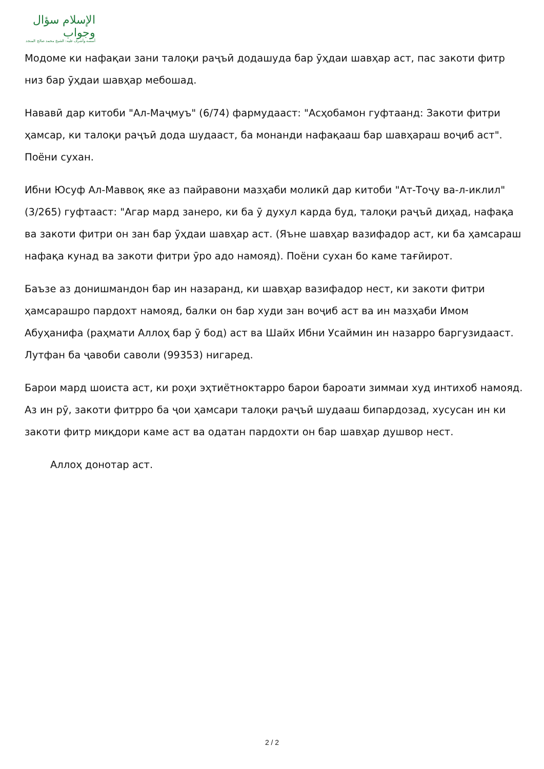الإسلام سؤال وجواب
أسسه وأشرف عليه: الشيخ محمد صالح المنجد
Модоме ки нафақаи зани талоқи раҷъӣ додашуда бар ӯҳдаи шавҳар аст, пас закоти фитр низ бар ӯҳдаи шавҳар мебошад.
Нававӣ дар китоби "Ал-Маҷмуъ" (6/74) фармудааст: "Асҳобамон гуфтаанд: Закоти фитри ҳамсар, ки талоқи раҷъӣ дода шудааст, ба монанди нафақааш бар шавҳараш воҷиб аст". Поёни сухан.
Ибни Юсуф Ал-Маввоқ яке аз пайравони мазҳаби моликӣ дар китоби "Ат-Тоҷу ва-л-иклил" (3/265) гуфтааст: "Агар мард занеро, ки ба ӯ духул карда буд, талоқи раҷъӣ диҳад, нафақа ва закоти фитри он зан бар ӯҳдаи шавҳар аст. (Яъне шавҳар вазифадор аст, ки ба ҳамсараш нафақа кунад ва закоти фитри ӯро адо намояд). Поёни сухан бо каме тағйирот.
Баъзе аз донишмандон бар ин назаранд, ки шавҳар вазифадор нест, ки закоти фитри ҳамсарашро пардохт намояд, балки он бар худи зан воҷиб аст ва ин мазҳаби Имом Абуҳанифа (раҳмати Аллоҳ бар ӯ бод) аст ва Шайх Ибни Усаймин ин назарро баргузидааст. Лутфан ба ҷавоби саволи (99353) нигаред.
Барои мард шоиста аст, ки роҳи эҳтиётноктарро барои бароати зиммаи худ интихоб намояд. Аз ин рӯ, закоти фитрро ба ҷои ҳамсари талоқи раҷъӣ шудааш бипардозад, хусусан ин ки закоти фитр миқдори каме аст ва одатан пардохти он бар шавҳар душвор нест.
Аллоҳ донотар аст.
2 / 2